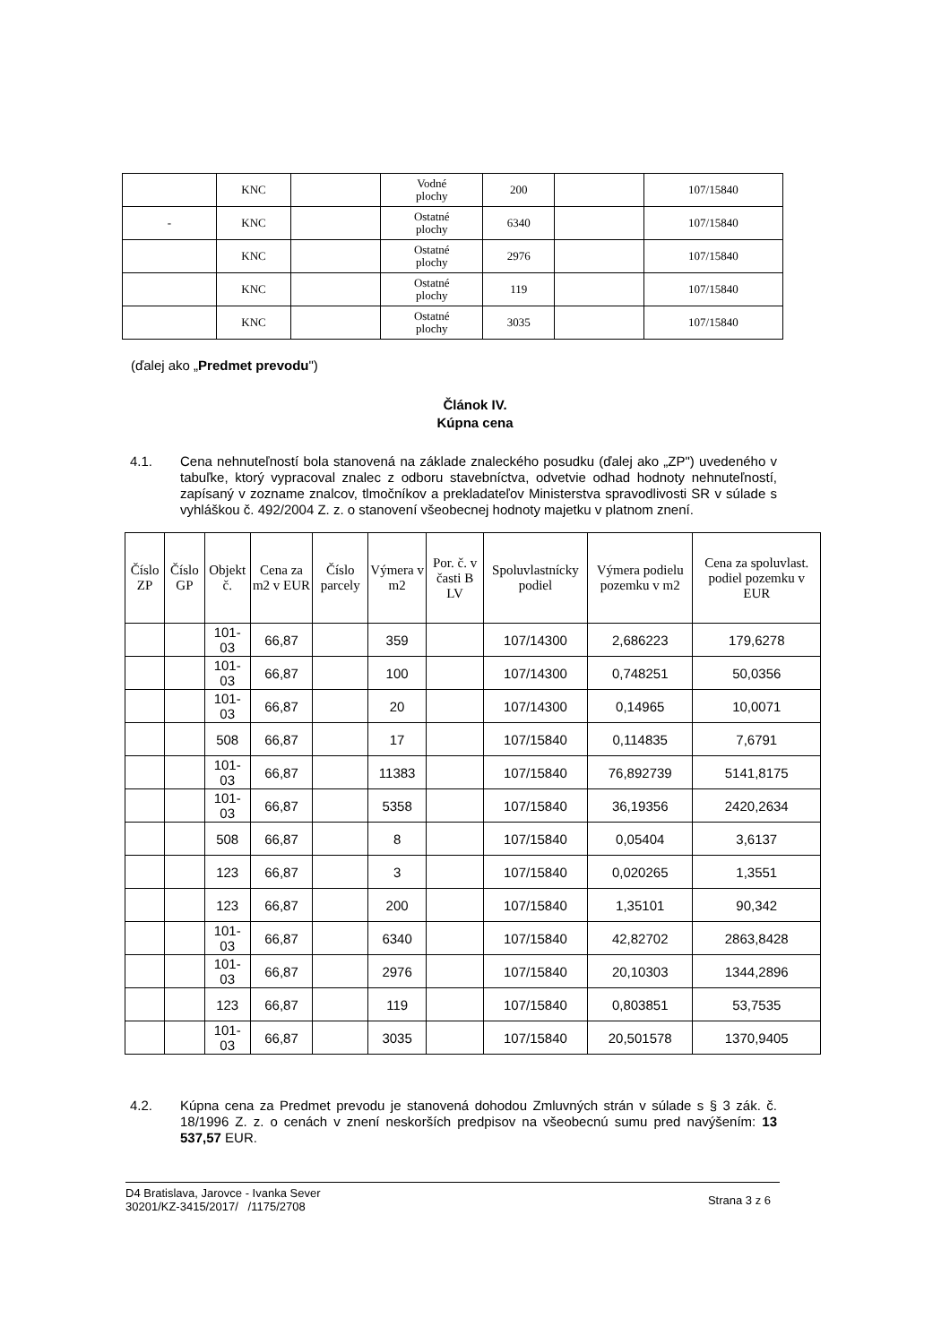| | KNC | | Vodné plochy | 200 | | 107/15840 |
| - | KNC | | Ostatné plochy | 6340 | | 107/15840 |
| | KNC | | Ostatné plochy | 2976 | | 107/15840 |
| | KNC | | Ostatné plochy | 119 | | 107/15840 |
| | KNC | | Ostatné plochy | 3035 | | 107/15840 |
(ďalej ako „Predmet prevodu")
Článok IV.
Kúpna cena
4.1. Cena nehnuteľností bola stanovená na základe znaleckého posudku (ďalej ako „ZP") uvedeného v tabuľke, ktorý vypracoval znalec z odboru stavebníctva, odvetvie odhad hodnoty nehnuteľností, zapísaný v zozname znalcov, tlmočníkov a prekladateľov Ministerstva spravodlivosti SR v súlade s vyhláškou č. 492/2004 Z. z. o stanovení všeobecnej hodnoty majetku v platnom znení.
| Číslo ZP | Číslo GP | Objekt č. | Cena za m2 v EUR | Číslo parcely | Výmera v m2 | Por. č. v časti B LV | Spoluvlastnícky podiel | Výmera podielu pozemku v m2 | Cena za spoluvlast. podiel pozemku v EUR |
| --- | --- | --- | --- | --- | --- | --- | --- | --- | --- |
| | | 101- 03 | 66,87 | | 359 | | 107/14300 | 2,686223 | 179,6278 |
| | | 101- 03 | 66,87 | | 100 | | 107/14300 | 0,748251 | 50,0356 |
| | | 101- 03 | 66,87 | | 20 | | 107/14300 | 0,14965 | 10,0071 |
| | | 508 | 66,87 | | 17 | | 107/15840 | 0,114835 | 7,6791 |
| | | 101- 03 | 66,87 | | 11383 | | 107/15840 | 76,892739 | 5141,8175 |
| | | 101- 03 | 66,87 | | 5358 | | 107/15840 | 36,19356 | 2420,2634 |
| | | 508 | 66,87 | | 8 | | 107/15840 | 0,05404 | 3,6137 |
| | | 123 | 66,87 | | 3 | | 107/15840 | 0,020265 | 1,3551 |
| | | 123 | 66,87 | | 200 | | 107/15840 | 1,35101 | 90,342 |
| | | 101- 03 | 66,87 | | 6340 | | 107/15840 | 42,82702 | 2863,8428 |
| | | 101- 03 | 66,87 | | 2976 | | 107/15840 | 20,10303 | 1344,2896 |
| | | 123 | 66,87 | | 119 | | 107/15840 | 0,803851 | 53,7535 |
| | | 101- 03 | 66,87 | | 3035 | | 107/15840 | 20,501578 | 1370,9405 |
4.2. Kúpna cena za Predmet prevodu je stanovená dohodou Zmluvných strán v súlade s § 3 zák. č. 18/1996 Z. z. o cenách v znení neskorších predpisov na všeobecnú sumu pred navýšením: 13 537,57 EUR.
D4 Bratislava, Jarovce - Ivanka Sever
30201/KZ-3415/2017/ /1175/2708
Strana 3 z 6